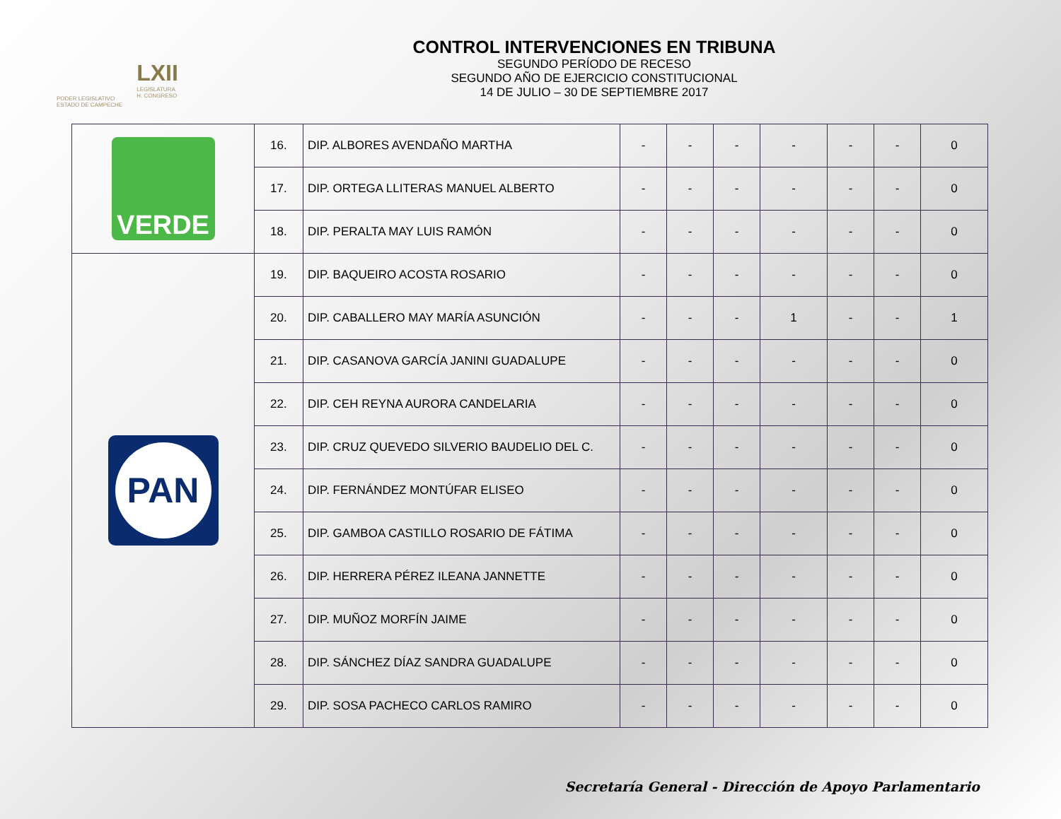PODER LEGISLATIVO
ESTADO DE CAMPECHE
LXII
LEGISLATURA
H. CONGRESO
CONTROL INTERVENCIONES EN TRIBUNA
SEGUNDO PERÍODO DE RECESO
SEGUNDO AÑO DE EJERCICIO CONSTITUCIONAL
14 DE JULIO – 30 DE SEPTIEMBRE 2017
| VERDE | 16. | DIP. ALBORES AVENDAÑO MARTHA | - | - | - | - | - | - | 0 |
| | 17. | DIP. ORTEGA LLITERAS MANUEL ALBERTO | - | - | - | - | - | - | 0 |
| | 18. | DIP. PERALTA MAY LUIS RAMÓN | - | - | - | - | - | - | 0 |
| PAN | 19. | DIP. BAQUEIRO ACOSTA ROSARIO | - | - | - | - | - | - | 0 |
| | 20. | DIP. CABALLERO MAY MARÍA ASUNCIÓN | - | - | - | 1 | - | - | 1 |
| | 21. | DIP. CASANOVA GARCÍA JANINI GUADALUPE | - | - | - | - | - | - | 0 |
| | 22. | DIP. CEH REYNA AURORA CANDELARIA | - | - | - | - | - | - | 0 |
| | 23. | DIP. CRUZ QUEVEDO SILVERIO BAUDELIO DEL C. | - | - | - | - | - | - | 0 |
| | 24. | DIP. FERNÁNDEZ MONTÚFAR ELISEO | - | - | - | - | - | - | 0 |
| | 25. | DIP. GAMBOA CASTILLO ROSARIO DE FÁTIMA | - | - | - | - | - | - | 0 |
| | 26. | DIP. HERRERA PÉREZ ILEANA JANNETTE | - | - | - | - | - | - | 0 |
| | 27. | DIP. MUÑOZ MORFÍN JAIME | - | - | - | - | - | - | 0 |
| | 28. | DIP. SÁNCHEZ DÍAZ SANDRA GUADALUPE | - | - | - | - | - | - | 0 |
| | 29. | DIP. SOSA PACHECO CARLOS RAMIRO | - | - | - | - | - | - | 0 |
Secretaría General - Dirección de Apoyo Parlamentario